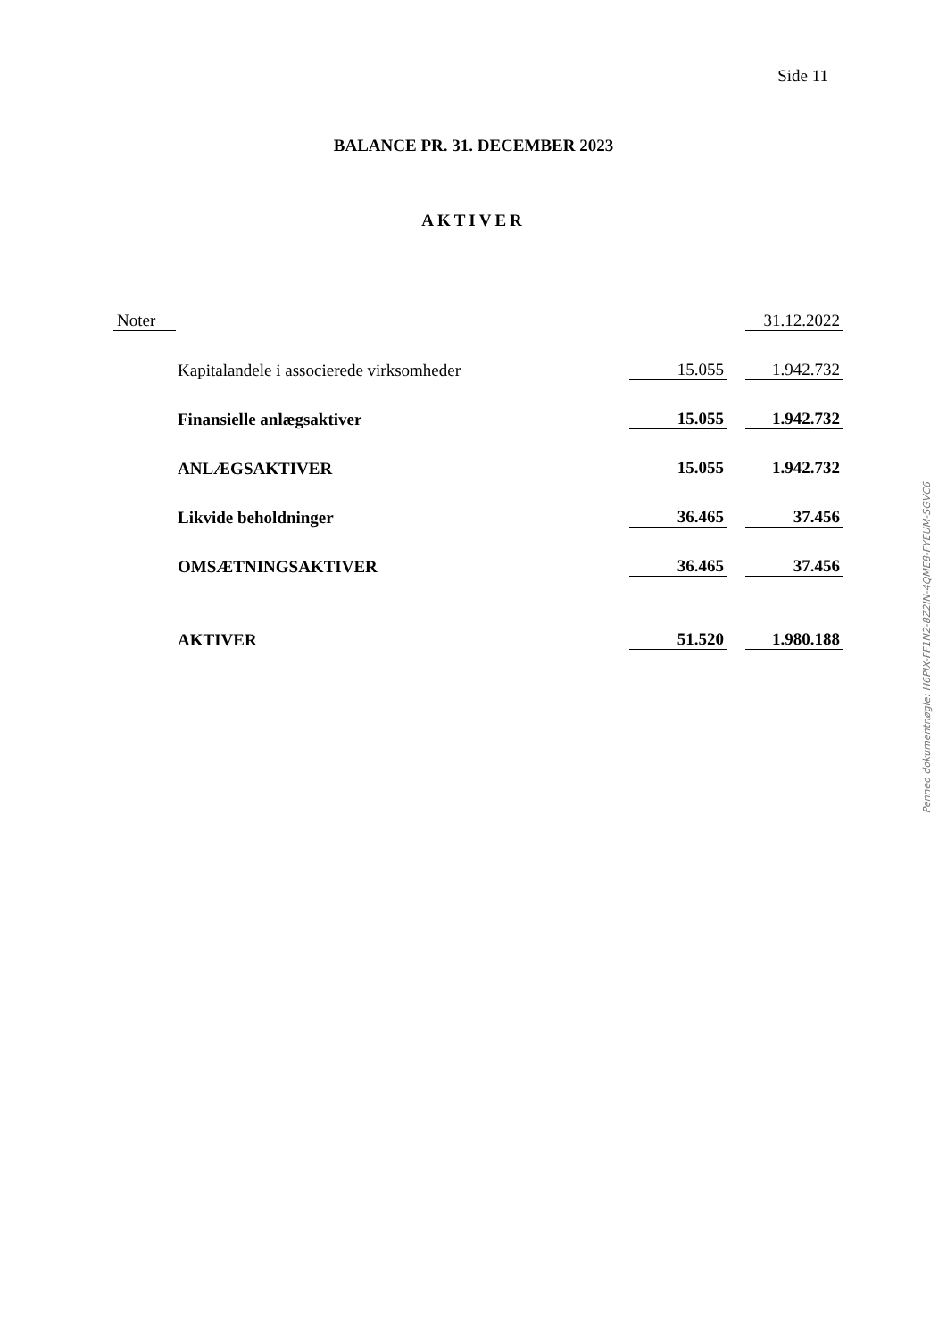Side 11
BALANCE PR. 31. DECEMBER 2023
AKTIVER
| Noter | | | | 31.12.2022 |
| --- | --- | --- | --- | --- |
| | Kapitalandele i associerede virksomheder | 15.055 | | 1.942.732 |
| | Finansielle anlægsaktiver | 15.055 | | 1.942.732 |
| | ANLÆGSAKTIVER | 15.055 | | 1.942.732 |
| | Likvide beholdninger | 36.465 | | 37.456 |
| | OMSÆTNINGSAKTIVER | 36.465 | | 37.456 |
| | AKTIVER | 51.520 | | 1.980.188 |
Penneo dokumentnøgle: H6PIX-FF1N2-8Z2IN-4QME8-FYEUM-SGVC6